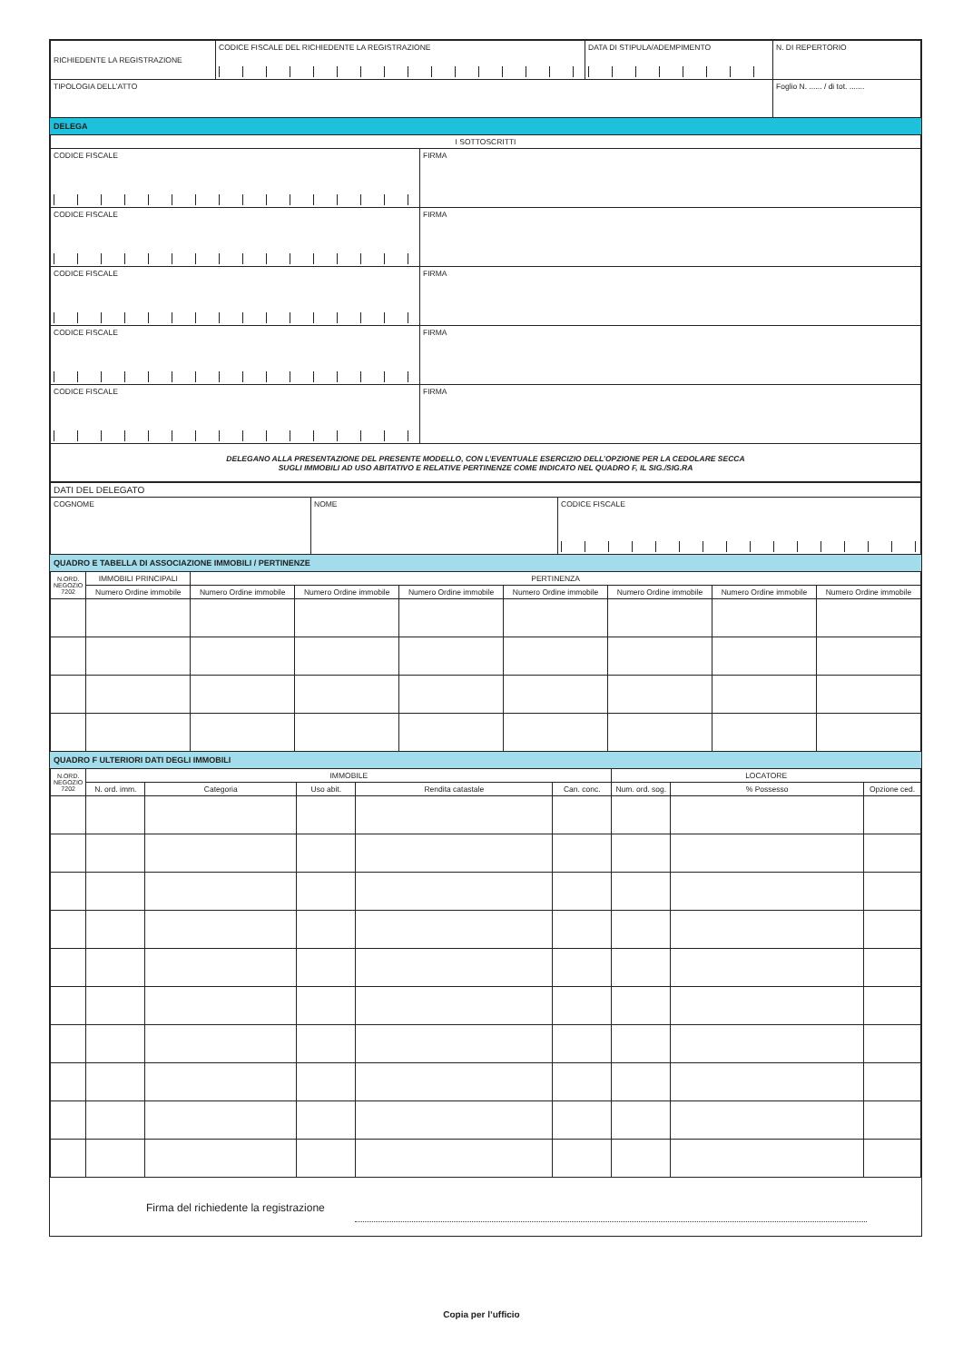| RICHIEDENTE LA REGISTRAZIONE | CODICE FISCALE DEL RICHIEDENTE LA REGISTRAZIONE | DATA DI STIPULA/ADEMPIMENTO | N. DI REPERTORIO |
| TIPOLOGIA DELL’ATTO | | | Foglio N. ...... / di tot. ....... |
DELEGA
| I SOTTOSCRITTI | |
| CODICE FISCALE | FIRMA |
| CODICE FISCALE | FIRMA |
| CODICE FISCALE | FIRMA |
| CODICE FISCALE | FIRMA |
| CODICE FISCALE | FIRMA |
| DELEGANO ALLA PRESENTAZIONE DEL PRESENTE MODELLO, CON L’EVENTUALE ESERCIZIO DELL’OPZIONE PER LA CEDOLARE SECCA SUGLI IMMOBILI AD USO ABITATIVO E RELATIVE PERTINENZE COME INDICATO NEL QUADRO F, IL SIG./SIG.RA | |
| DATI DEL DELEGATO | | |
| COGNOME | NOME | CODICE FISCALE |
QUADRO E TABELLA DI ASSOCIAZIONE IMMOBILI / PERTINENZE
| N.ORD. NEGOZIO 7202 | IMMOBILI PRINCIPALI | PERTINENZA | | | | | | |
| | Numero Ordine immobile | Numero Ordine immobile | Numero Ordine immobile | Numero Ordine immobile | Numero Ordine immobile | Numero Ordine immobile | Numero Ordine immobile | Numero Ordine immobile |
QUADRO F ULTERIORI DATI DEGLI IMMOBILI
| N.ORD. NEGOZIO 7202 | IMMOBILE | | | | | LOCATORE | | |
| | N. ord. imm. | Categoria | Uso abit. | Rendita catastale | Can. conc. | Num. ord. sog. | % Possesso | Opzione ced. |
Firma del richiedente la registrazione
Copia per l’ufficio